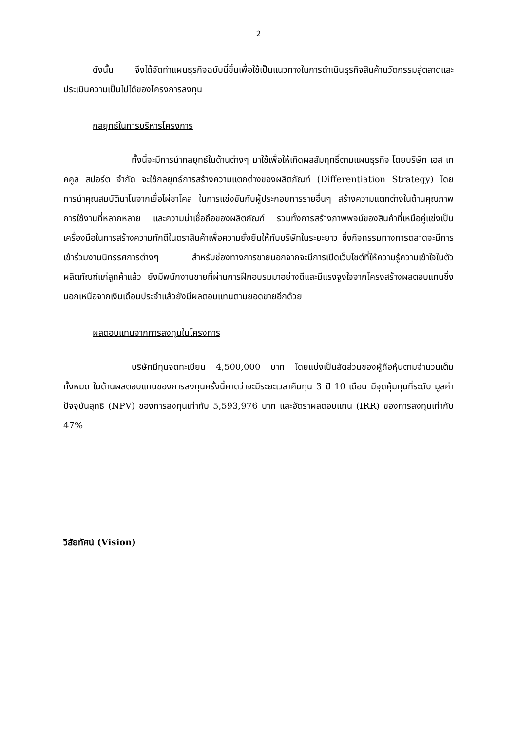2
ดังนั้น จึงได้จัดทำแผนธุรกิจฉบับนี้ขึ้นเพื่อใช้เป็นแนวทางในการดำเนินธุรกิจสินค้านวัตกรรมสู่ตลาดและประเมินความเป็นไปได้ของโครงการลงทุน
กลยุทธ์ในการบริหารโครงการ
ทั้งนี้จะมีการนำกลยุทธ์ในด้านต่างๆ มาใช้เพื่อให้เกิดผลสัมฤทธิ์ตามแผนธุรกิจ โดยบริษัท เอส เทคคูล สปอร์ต จำกัด จะใช้กลยุทธ์การสร้างความแตกต่างของผลิตภัณฑ์ (Differentiation Strategy) โดยการนำคุณสมบัตินาโนจากเยื่อไผ่ชาโคล ในการแข่งขันกับผู้ประกอบการรายอื่นๆ สร้างความแตกต่างในด้านคุณภาพ การใช้งานที่หลากหลาย และความน่าเชื่อถือของผลิตภัณฑ์ รวมทั้งการสร้างภาพพจน์ของสินค้าที่เหนือคู่แข่งเป็นเครื่องมือในการสร้างความภักดีในตราสินค้าเพื่อความยั่งยืนให้กับบริษัทในระยะยาว ซึ่งกิจกรรมทางการตลาดจะมีการเข้าร่วมงานนิทรรศการต่างๆ สำหรับช่องทางการขายนอกจากจะมีการเปิดเว็บไซต์ที่ให้ความรู้ความเข้าใจในตัวผลิตภัณฑ์แก่ลูกค้าแล้ว ยังมีพนักงานขายที่ผ่านการฝึกอบรมมาอย่างดีและมีแรงจูงใจจากโครงสร้างผลตอบแทนซึ่งนอกเหนือจากเงินเดือนประจำแล้วยังมีผลตอบแทนตามยอดขายอีกด้วย
ผลตอบแทนจากการลงทุนในโครงการ
บริษัทมีทุนจดทะเบียน 4,500,000 บาท โดยแบ่งเป็นสัดส่วนของผู้ถือหุ้นตามจำนวนเต็มทั้งหมด ในด้านผลตอบแทนของการลงทุนครั้งนี้คาดว่าจะมีระยะเวลาคืนทุน 3 ปี 10 เดือน มีจุดคุ้มทุนที่ระดับ มูลค่าปัจจุบันสุทธิ (NPV) ของการลงทุนเท่ากับ 5,593,976 บาท และอัตราผลตอบแทน (IRR) ของการลงทุนเท่ากับ 47%
วิสัยทัศน์ (Vision)